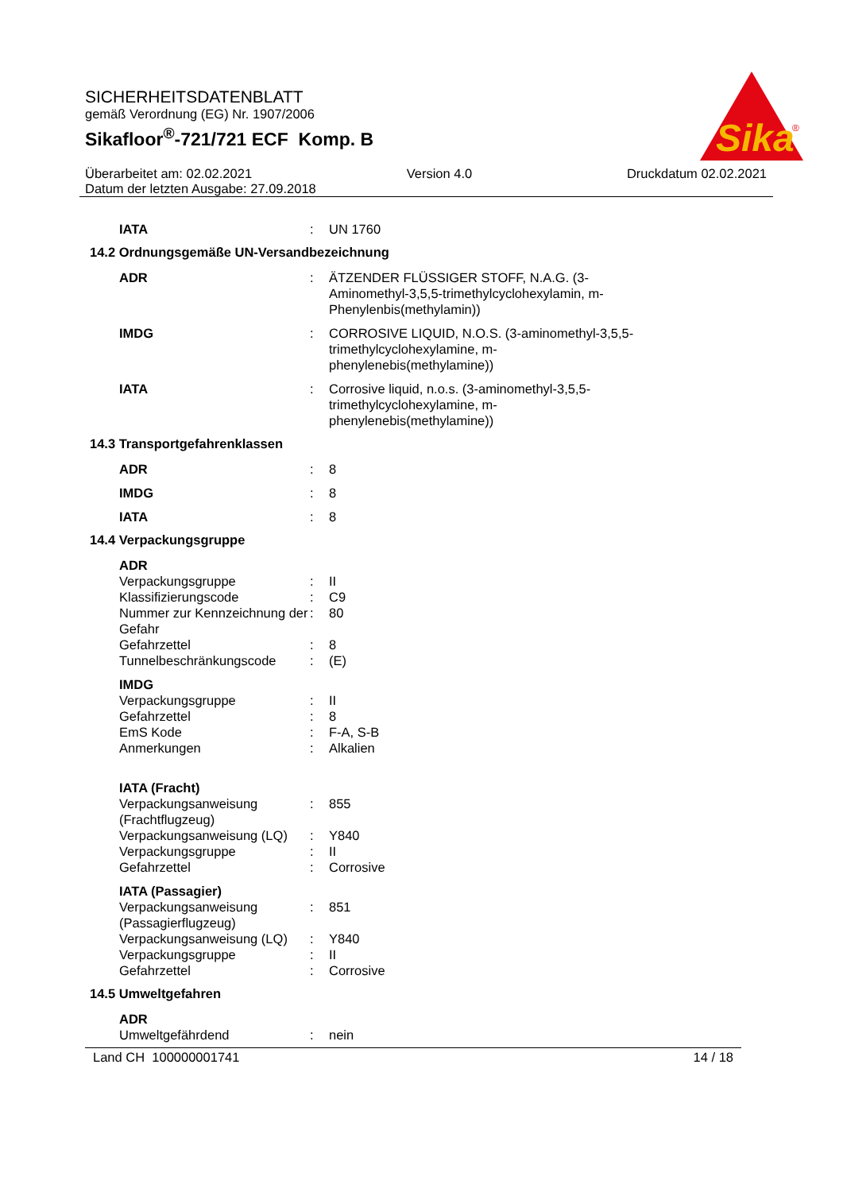Sika
®
SICHERHEITSDATENBLATT
gemäß Verordnung (EG) Nr. 1907/2006
Sikafloor<sup>®</sup>-721/721 ECF Komp. B
Überarbeitet am: 02.02.2021 Version 4.0 Druckdatum 02.02.2021
Datum der letzten Ausgabe: 27.09.2018
IATA : UN 1760
14.2 Ordnungsgemäße UN-Versandbezeichnung
ADR : ÄTZENDER FLÜSSIGER STOFF, N.A.G. (3-Aminomethyl-3,5,5-trimethylcyclohexylamin, m-Phenylenbis(methylamin))
IMDG : CORROSIVE LIQUID, N.O.S. (3-aminomethyl-3,5,5-trimethylcyclohexylamine, m-phenylenebis(methylamine))
IATA : Corrosive liquid, n.o.s. (3-aminomethyl-3,5,5-trimethylcyclohexylamine, m-phenylenebis(methylamine))
14.3 Transportgefahrenklassen
ADR : 8
IMDG : 8
IATA : 8
14.4 Verpackungsgruppe
ADR
Verpackungsgruppe : II
Klassifizierungscode : C9
Nummer zur Kennzeichnung der Gefahr
: 80
Gefahrzettel : 8
Tunnelbeschränkungscode : (E)
IMDG
Verpackungsgruppe : II
Gefahrzettel : 8
EmS Kode : F-A, S-B
Anmerkungen : Alkalien
IATA (Fracht)
Verpackungsanweisung (Frachtflugzeug)
: 855
Verpackungsanweisung (LQ)
: Y840
Verpackungsgruppe : II
Gefahrzettel : Corrosive
IATA (Passagier)
Verpackungsanweisung (Passagierflugzeug)
: 851
Verpackungsanweisung (LQ)
: Y840
Verpackungsgruppe : II
Gefahrzettel : Corrosive
14.5 Umweltgefahren
ADR
Umweltgefährdend : nein
Land CH 100000001741 14 / 18